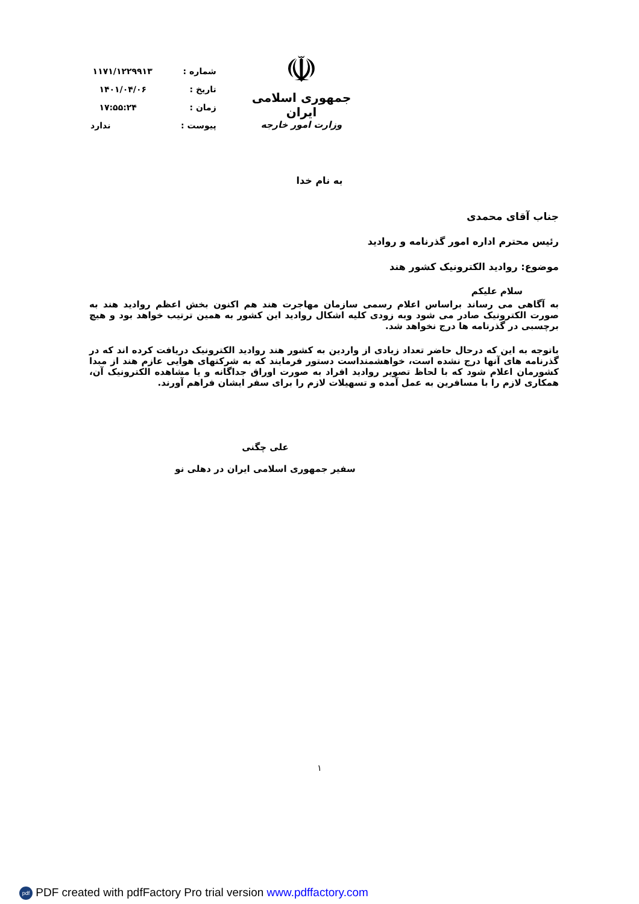☫
جمهوری اسلامی ایران
وزارت امور خارجه
شماره : ۱۱۷۱/۱۲۲۹۹۱۳
تاریخ : ۱۴۰۱/۰۴/۰۶
زمان : ۱۷:۵۵:۲۴
پیوست : ندارد
به نام خدا
جناب آقای محمدی
رئیس محترم اداره امور گذرنامه و روادید
موضوع: روادید الکترونیک کشور هند
سلام علیکم
به آگاهی می رساند براساس اعلام رسمی سازمان مهاجرت هند هم اکنون بخش اعظم روادید هند به صورت الکترونیک صادر می شود وبه زودی کلیه اشکال روادید این کشور به همین ترتیب خواهد بود و هیچ برچسبی در گذرنامه ها درج نخواهد شد.
باتوجه به این که درحال حاضر تعداد زیادی از واردین به کشور هند روادید الکترونیک دریافت کرده اند که در گذرنامه های آنها درج نشده است، خواهشمنداست دستور فرمایند که به شرکتهای هوایی عازم هند از مبدا کشورمان اعلام شود که با لحاظ تصویر روادید افراد به صورت اوراق جداگانه و یا مشاهده الکترونیک آن، همکاری لازم را با مسافرین به عمل آمده و تسهیلات لازم را برای سفر ایشان فراهم آورند.
علی چگنی
سفیر جمهوری اسلامی ایران در دهلی نو
۱
pdf PDF created with pdfFactory Pro trial version www.pdffactory.com